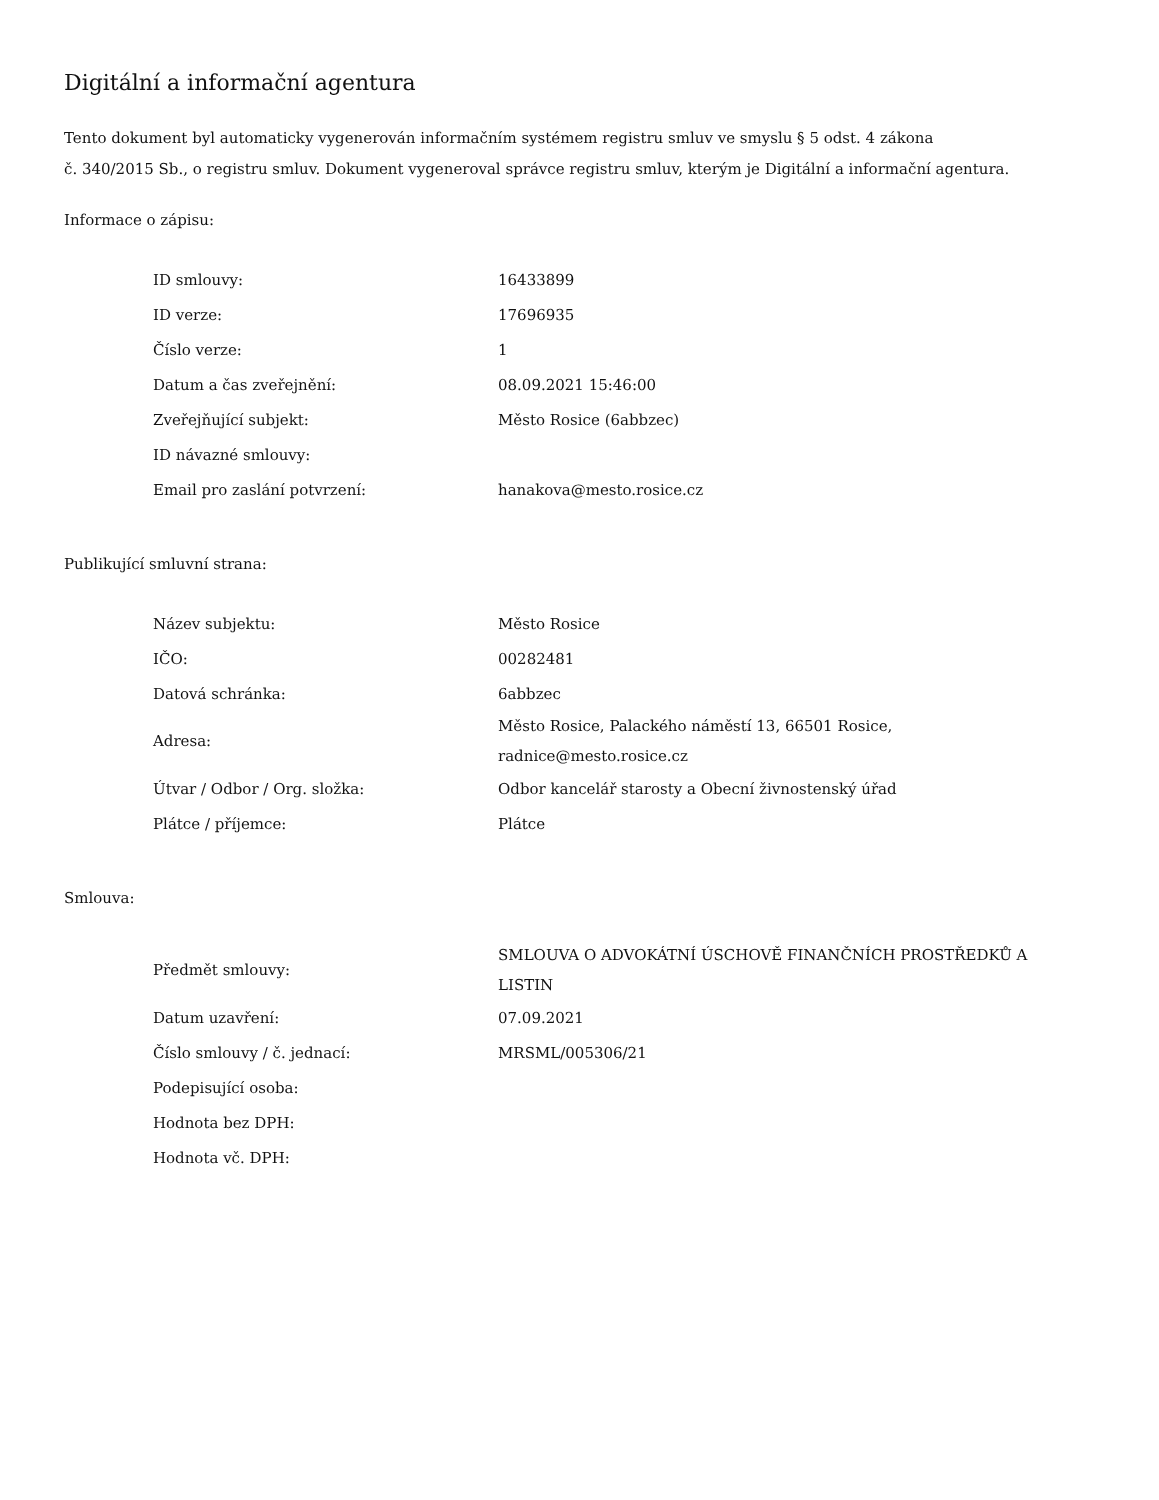Digitální a informační agentura
Tento dokument byl automaticky vygenerován informačním systémem registru smluv ve smyslu § 5 odst. 4 zákona
č. 340/2015 Sb., o registru smluv. Dokument vygeneroval správce registru smluv, kterým je Digitální a informační agentura.
Informace o zápisu:
| ID smlouvy: | 16433899 |
| ID verze: | 17696935 |
| Číslo verze: | 1 |
| Datum a čas zveřejnění: | 08.09.2021 15:46:00 |
| Zveřejňující subjekt: | Město Rosice (6abbzec) |
| ID návazné smlouvy: | |
| Email pro zaslání potvrzení: | hanakova@mesto.rosice.cz |
Publikující smluvní strana:
| Název subjektu: | Město Rosice |
| IČO: | 00282481 |
| Datová schránka: | 6abbzec |
| Adresa: | Město Rosice, Palackého náměstí 13, 66501 Rosice, radnice@mesto.rosice.cz |
| Útvar / Odbor / Org. složka: | Odbor kancelář starosty a Obecní živnostenský úřad |
| Plátce / příjemce: | Plátce |
Smlouva:
| Předmět smlouvy: | SMLOUVA O ADVOKÁTNÍ ÚSCHOVĚ FINANČNÍCH PROSTŘEDKŮ A LISTIN |
| Datum uzavření: | 07.09.2021 |
| Číslo smlouvy / č. jednací: | MRSML/005306/21 |
| Podepisující osoba: | |
| Hodnota bez DPH: | |
| Hodnota vč. DPH: | |